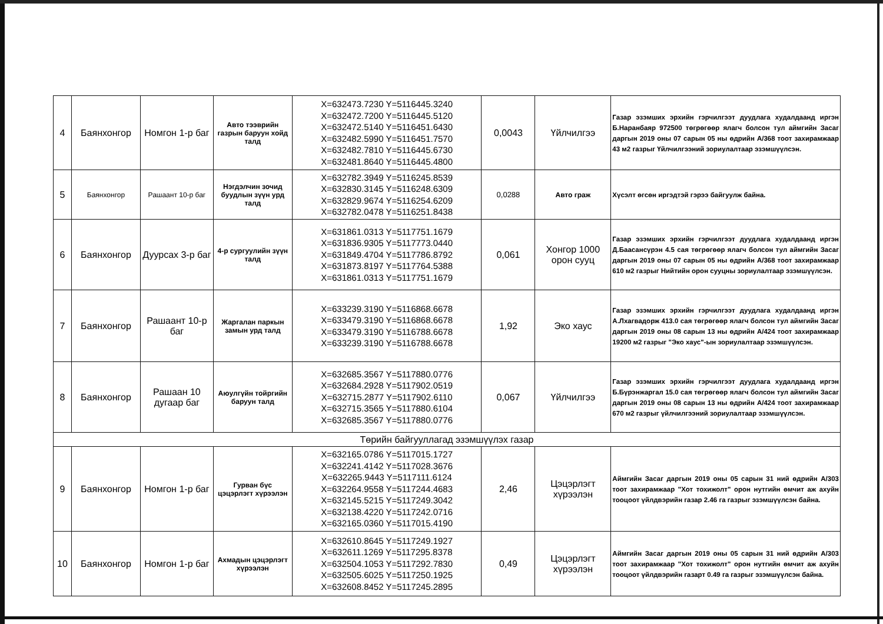| 4 | Баянхонгор | Номгон 1-р баг | Авто тээврийн газрын баруун хойд талд | X=632473.7230 Y=5116445.3240 X=632472.7200 Y=5116445.5120 X=632472.5140 Y=5116451.6430 X=632482.5990 Y=5116451.7570 X=632482.7810 Y=5116445.6730 X=632481.8640 Y=5116445.4800 | 0,0043 | Үйлчилгээ | Газар эзэмших эрхийн гэрчилгээт дуудлага худалдаанд иргэн Б.Наранбаяр 972500 төгрөгөөр ялагч болсон тул аймгийн Засаг даргын 2019 оны 07 сарын 05 ны өдрийн А/368 тоот захирамжаар 43 м2 газрыг Үйлчилгээний зориулалтаар эзэмшүүлсэн. |
| 5 | Баянхонгор | Рашаант 10-р баг | Нэгдэлчин зочид буудлын зүүн урд талд | X=632782.3949 Y=5116245.8539 X=632830.3145 Y=5116248.6309 X=632829.9674 Y=5116254.6209 X=632782.0478 Y=5116251.8438 | 0,0288 | Авто граж | Хүсэлт өгсөн иргэдтэй гэрээ байгуулж байна. |
| 6 | Баянхонгор | Дуурсах 3-р баг | 4-р сургуулийн зүүн талд | X=631861.0313 Y=5117751.1679 X=631836.9305 Y=5117773.0440 X=631849.4704 Y=5117786.8792 X=631873.8197 Y=5117764.5388 X=631861.0313 Y=5117751.1679 | 0,061 | Хонгор 1000 орон сууц | Газар эзэмших эрхийн гэрчилгээт дуудлага худалдаанд иргэн Д.Баасансүрэн 4.5 сая төгрөгөөр ялагч болсон тул аймгийн Засаг даргын 2019 оны 07 сарын 05 ны өдрийн А/368 тоот захирамжаар 610 м2 газрыг Нийтийн орон сууцны зориулалтаар эзэмшүүлсэн. |
| 7 | Баянхонгор | Рашаант 10-р баг | Жаргалан паркын замын урд талд | X=633239.3190 Y=5116868.6678 X=633479.3190 Y=5116868.6678 X=633479.3190 Y=5116788.6678 X=633239.3190 Y=5116788.6678 | 1,92 | Эко хаус | Газар эзэмших эрхийн гэрчилгээт дуудлага худалдаанд иргэн А.Лхагвадорж 413.0 сая төгрөгөөр ялагч болсон тул аймгийн Засаг даргын 2019 оны 08 сарын 13 ны өдрийн А/424 тоот захирамжаар 19200 м2 газрыг "Эко хаус"-ын зориулалтаар эзэмшүүлсэн. |
| 8 | Баянхонгор | Рашаан 10 дугаар баг | Аюулгүйн тойргийн баруун талд | X=632685.3567 Y=5117880.0776 X=632684.2928 Y=5117902.0519 X=632715.2877 Y=5117902.6110 X=632715.3565 Y=5117880.6104 X=632685.3567 Y=5117880.0776 | 0,067 | Үйлчилгээ | Газар эзэмших эрхийн гэрчилгээт дуудлага худалдаанд иргэн Б.Бүрэнжаргал 15.0 сая төгрөгөөр ялагч болсон тул аймгийн Засаг даргын 2019 оны 08 сарын 13 ны өдрийн А/424 тоот захирамжаар 670 м2 газрыг үйлчилгээний зориулалтаар эзэмшүүлсэн. |
| Төрийн байгууллагад эзэмшүүлэх газар | | | | | | | |
| 9 | Баянхонгор | Номгон 1-р баг | Гурван бүс цэцэрлэгт хүрээлэн | X=632165.0786 Y=5117015.1727 X=632241.4142 Y=5117028.3676 X=632265.9443 Y=5117111.6124 X=632264.9558 Y=5117244.4683 X=632145.5215 Y=5117249.3042 X=632138.4220 Y=5117242.0716 X=632165.0360 Y=5117015.4190 | 2,46 | Цэцэрлэгт хүрээлэн | Аймгийн Засаг даргын 2019 оны 05 сарын 31 ний өдрийн А/303 тоот захирамжаар "Хот тохижолт" орон нутгийн өмчит аж ахуйн тооцоот үйлдвэрийн газар 2.46 га газрыг эзэмшүүлсэн байна. |
| 10 | Баянхонгор | Номгон 1-р баг | Ахмадын цэцэрлэгт хүрээлэн | X=632610.8645 Y=5117249.1927 X=632611.1269 Y=5117295.8378 X=632504.1053 Y=5117292.7830 X=632505.6025 Y=5117250.1925 X=632608.8452 Y=5117245.2895 | 0,49 | Цэцэрлэгт хүрээлэн | Аймгийн Засаг даргын 2019 оны 05 сарын 31 ний өдрийн А/303 тоот захирамжаар "Хот тохижолт" орон нутгийн өмчит аж ахуйн тооцоот үйлдвэрийн газарт 0.49 га газрыг эзэмшүүлсэн байна. |